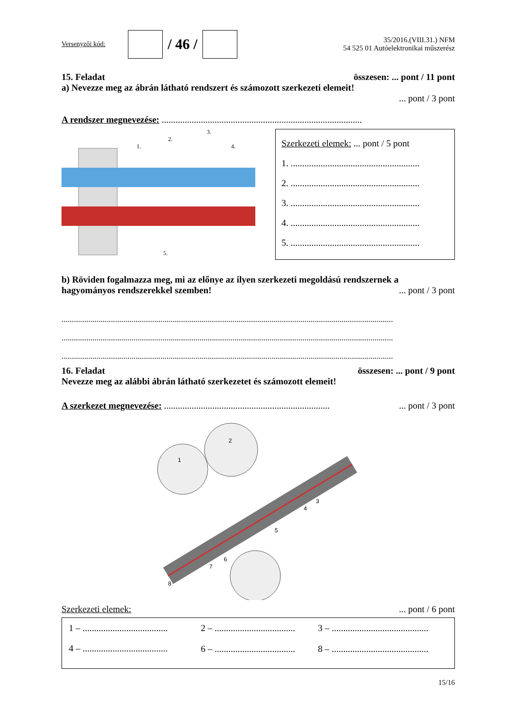Versenyzői kód:
/ 46 /
35/2016.(VIII.31.) NFM
54 525 01 Autóelektronikai műszerész
15. Feladat összesen: ... pont / 11 pont
a) Nevezze meg az ábrán látható rendszert és számozott szerkezeti elemeit!
... pont / 3 pont
A rendszer megnevezése: .......................................................................................
1.
2.
3.
4.
5.
Szerkezeti elemek: ... pont / 5 pont
1. ........................................................
2. ........................................................
3. ........................................................
4. ........................................................
5. ........................................................
b) Röviden fogalmazza meg, mi az előnye az ilyen szerkezeti megoldású rendszernek a
hagyományos rendszerekkel szemben!... pont / 3 pont
.................................................................................................................................................................
.................................................................................................................................................................
.................................................................................................................................................................
16. Feladat összesen: ... pont / 9 pont
Nevezze meg az alábbi ábrán látható szerkezetet és számozott elemeit!
A szerkezet megnevezése: ........................................................................... pont / 3 pont
1
2
3
4
5
6
7
8
Szerkezeti elemek:... pont / 6 pont
| 1 – ..................................... | 2 – ................................... | 3 – .......................................... |
| 4 – ..................................... | 6 – ................................... | 8 – .......................................... |
15/16